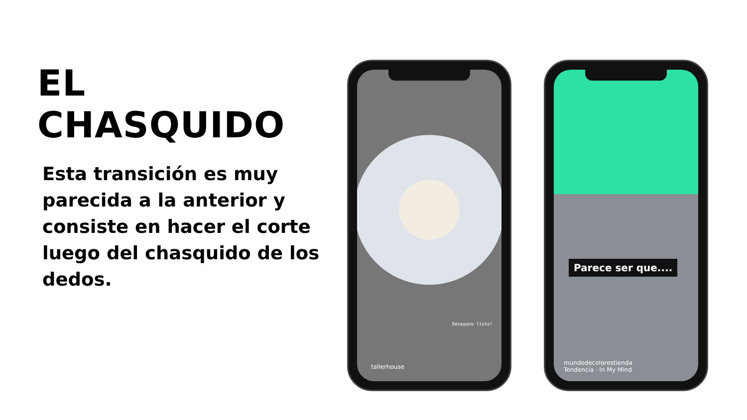EL CHASQUIDO
Esta transición es muy parecida a la anterior y consiste en hacer el corte luego del chasquido de los dedos.
Desayuno listo!
tallerhouse
Parece ser que....
mundodecolorestienda
Tendencia · In My Mind